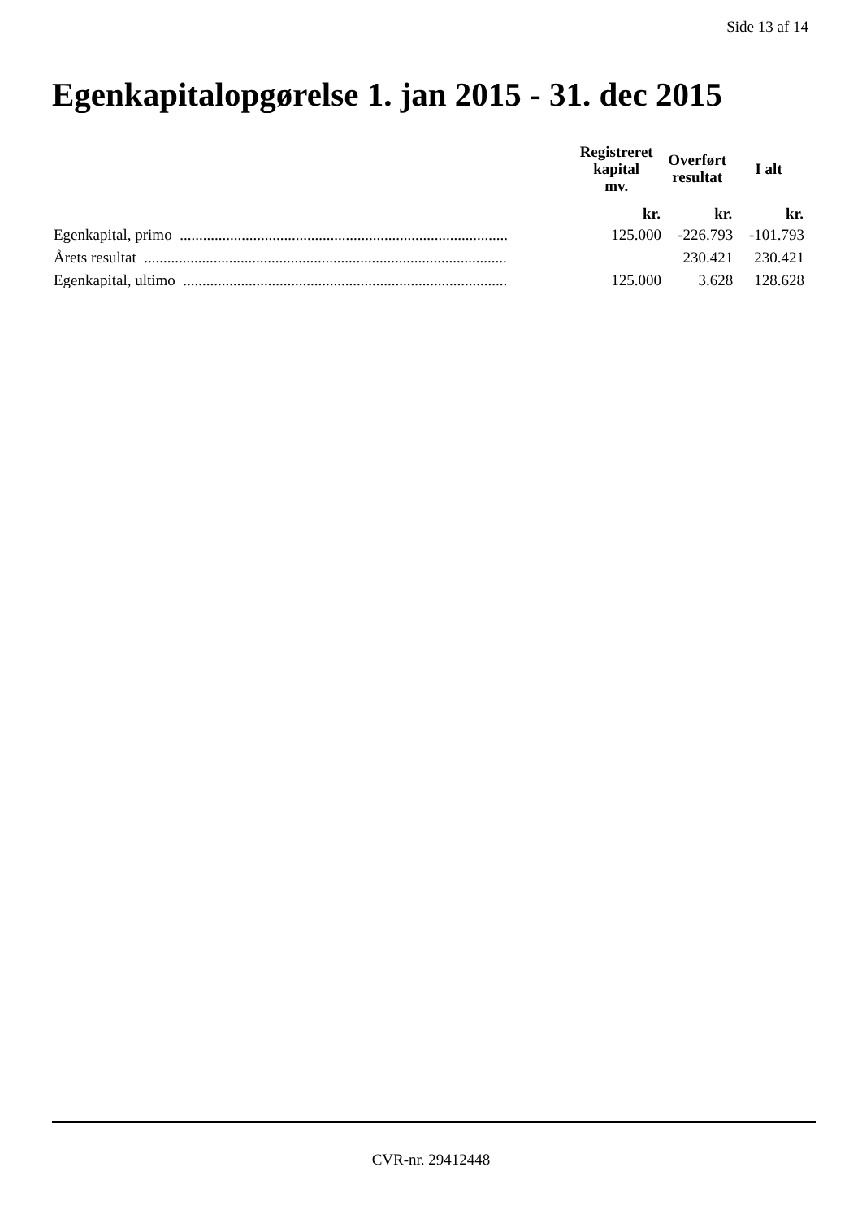Side 13 af 14
Egenkapitalopgørelse 1. jan 2015 - 31. dec 2015
| | Registreret kapital mv. | Overført resultat | I alt |
| --- | --- | --- | --- |
| | kr. | kr. | kr. |
| Egenkapital, primo ..................................................................................... | 125.000 | -226.793 | -101.793 |
| Årets resultat .............................................................................................. | | 230.421 | 230.421 |
| Egenkapital, ultimo .................................................................................... | 125.000 | 3.628 | 128.628 |
CVR-nr. 29412448